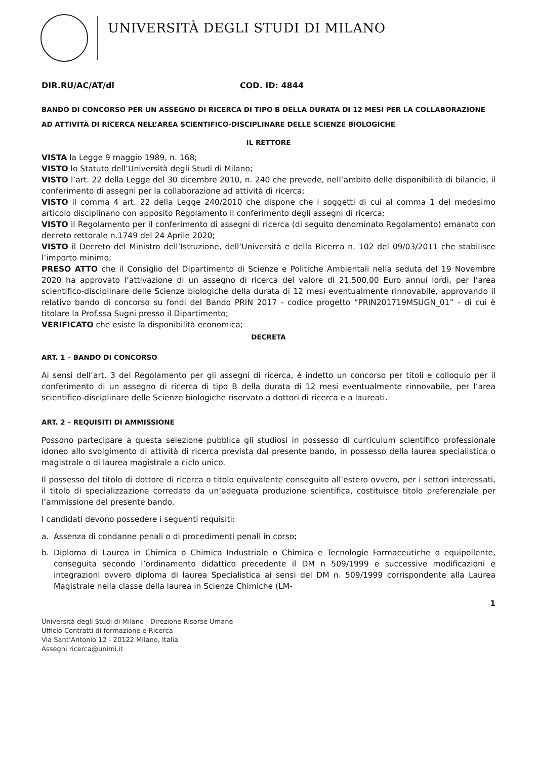UNIVERSITÀ DEGLI STUDI DI MILANO
DIR.RU/AC/AT/dl COD. ID: 4844
BANDO DI CONCORSO PER UN ASSEGNO DI RICERCA DI TIPO B DELLA DURATA DI 12 MESI PER LA COLLABORAZIONE AD ATTIVITÀ DI RICERCA NELL’AREA SCIENTIFICO-DISCIPLINARE DELLE SCIENZE BIOLOGICHE
IL RETTORE
VISTA la Legge 9 maggio 1989, n. 168;
VISTO lo Statuto dell’Università degli Studi di Milano;
VISTO l’art. 22 della Legge del 30 dicembre 2010, n. 240 che prevede, nell’ambito delle disponibilità di bilancio, il conferimento di assegni per la collaborazione ad attività di ricerca;
VISTO il comma 4 art. 22 della Legge 240/2010 che dispone che i soggetti di cui al comma 1 del medesimo articolo disciplinano con apposito Regolamento il conferimento degli assegni di ricerca;
VISTO il Regolamento per il conferimento di assegni di ricerca (di seguito denominato Regolamento) emanato con decreto rettorale n.1749 del 24 Aprile 2020;
VISTO il Decreto del Ministro dell’Istruzione, dell’Università e della Ricerca n. 102 del 09/03/2011 che stabilisce l’importo minimo;
PRESO ATTO che il Consiglio del Dipartimento di Scienze e Politiche Ambientali nella seduta del 19 Novembre 2020 ha approvato l’attivazione di un assegno di ricerca del valore di 21.500,00 Euro annui lordi, per l’area scientifico-disciplinare delle Scienze biologiche della durata di 12 mesi eventualmente rinnovabile, approvando il relativo bando di concorso su fondi del Bando PRIN 2017 - codice progetto “PRIN201719MSUGN_01” - di cui è titolare la Prof.ssa Sugni presso il Dipartimento;
VERIFICATO che esiste la disponibilità economica;
DECRETA
ART. 1 – BANDO DI CONCORSO
Ai sensi dell’art. 3 del Regolamento per gli assegni di ricerca, è indetto un concorso per titoli e colloquio per il conferimento di un assegno di ricerca di tipo B della durata di 12 mesi eventualmente rinnovabile, per l’area scientifico-disciplinare delle Scienze biologiche riservato a dottori di ricerca e a laureati.
ART. 2 – REQUISITI DI AMMISSIONE
Possono partecipare a questa selezione pubblica gli studiosi in possesso di curriculum scientifico professionale idoneo allo svolgimento di attività di ricerca prevista dal presente bando, in possesso della laurea specialistica o magistrale o di laurea magistrale a ciclo unico.
Il possesso del titolo di dottore di ricerca o titolo equivalente conseguito all’estero ovvero, per i settori interessati, il titolo di specializzazione corredato da un’adeguata produzione scientifica, costituisce titolo preferenziale per l’ammissione del presente bando.
I candidati devono possedere i seguenti requisiti:
a. Assenza di condanne penali o di procedimenti penali in corso;
b. Diploma di Laurea in Chimica o Chimica Industriale o Chimica e Tecnologie Farmaceutiche o equipollente, conseguita secondo l’ordinamento didattico precedente il DM n 509/1999 e successive modificazioni e integrazioni ovvero diploma di laurea Specialistica ai sensi del DM n. 509/1999 corrispondente alla Laurea Magistrale nella classe della laurea in Scienze Chimiche (LM-
1
Università degli Studi di Milano - Direzione Risorse Umane
Ufficio Contratti di formazione e Ricerca
Via Sant’Antonio 12 - 20122 Milano, Italia
Assegni.ricerca@unimi.it